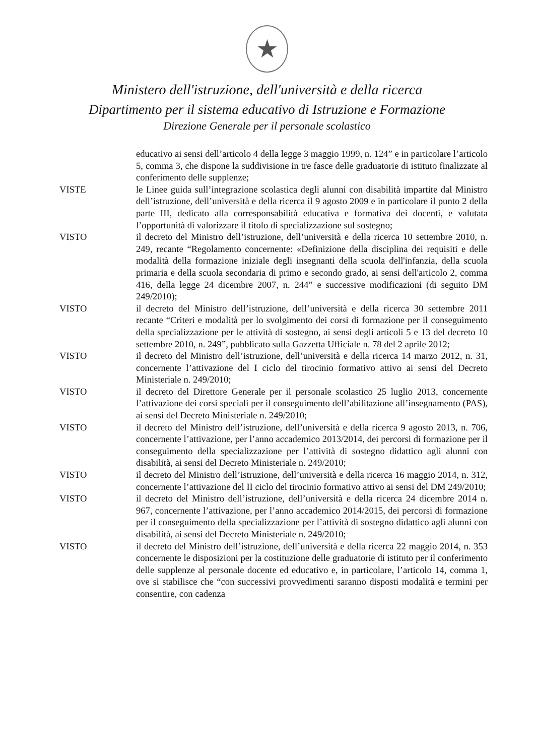★
Ministero dell'istruzione, dell'università e della ricerca
Dipartimento per il sistema educativo di Istruzione e Formazione
Direzione Generale per il personale scolastico
educativo ai sensi dell’articolo 4 della legge 3 maggio 1999, n. 124” e in particolare l’articolo 5, comma 3, che dispone la suddivisione in tre fasce delle graduatorie di istituto finalizzate al conferimento delle supplenze;
VISTE le Linee guida sull’integrazione scolastica degli alunni con disabilità impartite dal Ministro dell’istruzione, dell’università e della ricerca il 9 agosto 2009 e in particolare il punto 2 della parte III, dedicato alla corresponsabilità educativa e formativa dei docenti, e valutata l’opportunità di valorizzare il titolo di specializzazione sul sostegno;
VISTO il decreto del Ministro dell’istruzione, dell’università e della ricerca 10 settembre 2010, n. 249, recante “Regolamento concernente: «Definizione della disciplina dei requisiti e delle modalità della formazione iniziale degli insegnanti della scuola dell'infanzia, della scuola primaria e della scuola secondaria di primo e secondo grado, ai sensi dell'articolo 2, comma 416, della legge 24 dicembre 2007, n. 244” e successive modificazioni (di seguito DM 249/2010);
VISTO il decreto del Ministro dell’istruzione, dell’università e della ricerca 30 settembre 2011 recante “Criteri e modalità per lo svolgimento dei corsi di formazione per il conseguimento della specializzazione per le attività di sostegno, ai sensi degli articoli 5 e 13 del decreto 10 settembre 2010, n. 249”, pubblicato sulla Gazzetta Ufficiale n. 78 del 2 aprile 2012;
VISTO il decreto del Ministro dell’istruzione, dell’università e della ricerca 14 marzo 2012, n. 31, concernente l’attivazione del I ciclo del tirocinio formativo attivo ai sensi del Decreto Ministeriale n. 249/2010;
VISTO il decreto del Direttore Generale per il personale scolastico 25 luglio 2013, concernente l’attivazione dei corsi speciali per il conseguimento dell’abilitazione all’insegnamento (PAS), ai sensi del Decreto Ministeriale n. 249/2010;
VISTO il decreto del Ministro dell’istruzione, dell’università e della ricerca 9 agosto 2013, n. 706, concernente l’attivazione, per l’anno accademico 2013/2014, dei percorsi di formazione per il conseguimento della specializzazione per l’attività di sostegno didattico agli alunni con disabilità, ai sensi del Decreto Ministeriale n. 249/2010;
VISTO il decreto del Ministro dell’istruzione, dell’università e della ricerca 16 maggio 2014, n. 312, concernente l’attivazione del II ciclo del tirocinio formativo attivo ai sensi del DM 249/2010;
VISTO il decreto del Ministro dell’istruzione, dell’università e della ricerca 24 dicembre 2014 n. 967, concernente l’attivazione, per l’anno accademico 2014/2015, dei percorsi di formazione per il conseguimento della specializzazione per l’attività di sostegno didattico agli alunni con disabilità, ai sensi del Decreto Ministeriale n. 249/2010;
VISTO il decreto del Ministro dell’istruzione, dell’università e della ricerca 22 maggio 2014, n. 353 concernente le disposizioni per la costituzione delle graduatorie di istituto per il conferimento delle supplenze al personale docente ed educativo e, in particolare, l’articolo 14, comma 1, ove si stabilisce che “con successivi provvedimenti saranno disposti modalità e termini per consentire, con cadenza